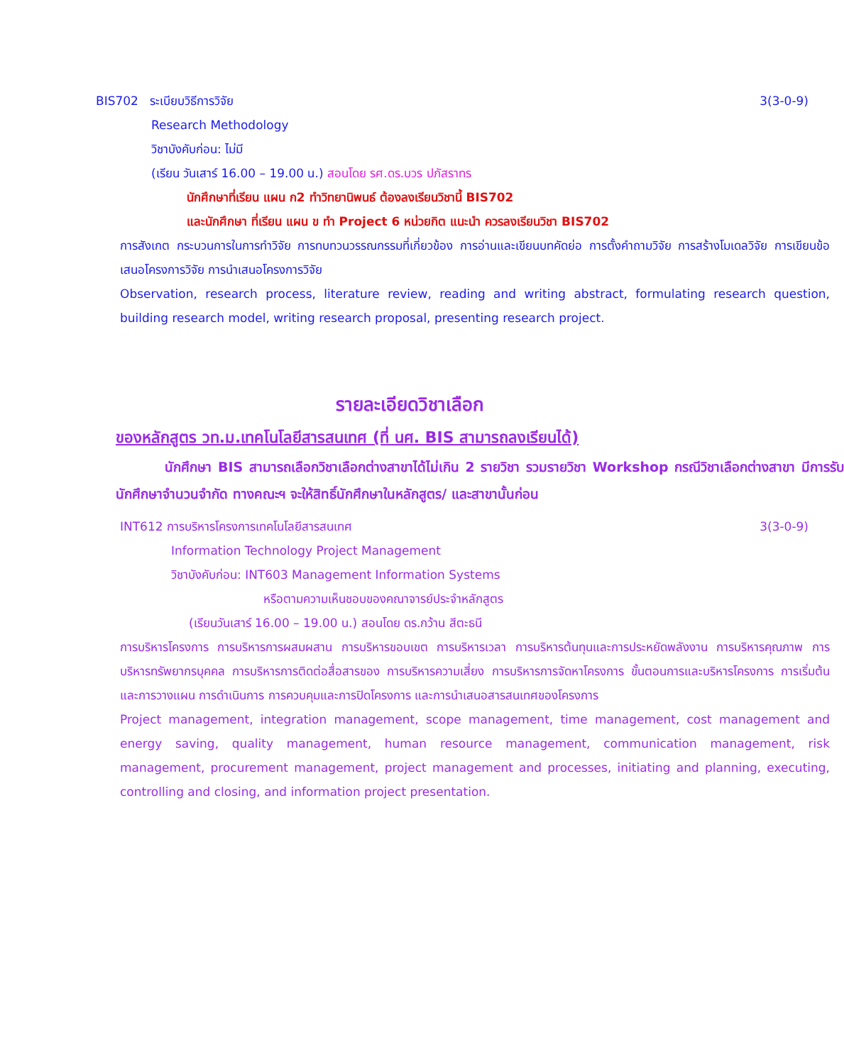BIS702 ระเบียบวิธีการวิจัย 3(3-0-9)
Research Methodology
วิชาบังคับก่อน: ไม่มี
(เรียน วันเสาร์ 16.00 – 19.00 น.) สอนโดย รศ.ดร.บวร ปภัสราทร
นักศึกษาที่เรียน แผน ก2 ทำวิทยานิพนธ์ ต้องลงเรียนวิชานี้ BIS702
และนักศึกษา ที่เรียน แผน ข ทำ Project 6 หน่วยกิต แนะนำ ควรลงเรียนวิชา BIS702
การสังเกต กระบวนการในการทำวิจัย การทบทวนวรรณกรรมที่เกี่ยวข้อง การอ่านและเขียนบทคัดย่อ การตั้งคำถามวิจัย การสร้างโมเดลวิจัย การเขียนข้อเสนอโครงการวิจัย การนำเสนอโครงการวิจัย
Observation, research process, literature review, reading and writing abstract, formulating research question, building research model, writing research proposal, presenting research project.
รายละเอียดวิชาเลือก
ของหลักสูตร วท.ม.เทคโนโลยีสารสนเทศ (ที่ นศ. BIS สามารถลงเรียนได้)
นักศึกษา BIS สามารถเลือกวิชาเลือกต่างสาขาได้ไม่เกิน 2 รายวิชา รวมรายวิชา Workshop กรณีวิชาเลือกต่างสาขา มีการรับนักศึกษาจำนวนจำกัด ทางคณะฯ จะให้สิทธิ์นักศึกษาในหลักสูตร/ และสาขานั้นก่อน
INT612 การบริหารโครงการเทคโนโลยีสารสนเทศ 3(3-0-9)
Information Technology Project Management
วิชาบังคับก่อน: INT603 Management Information Systems
หรือตามความเห็นชอบของคณาจารย์ประจำหลักสูตร
(เรียนวันเสาร์ 16.00 – 19.00 น.) สอนโดย ดร.กว้าน สีตะธนี
การบริหารโครงการ การบริหารการผสมผสาน การบริหารขอบเขต การบริหารเวลา การบริหารต้นทุนและการประหยัดพลังงาน การบริหารคุณภาพ การบริหารทรัพยากรบุคคล การบริหารการติดต่อสื่อสารของ การบริหารความเสี่ยง การบริหารการจัดหาโครงการ ขั้นตอนการและบริหารโครงการ การเริ่มต้นและการวางแผน การดำเนินการ การควบคุมและการปิดโครงการ และการนำเสนอสารสนเทศของโครงการ
Project management, integration management, scope management, time management, cost management and energy saving, quality management, human resource management, communication management, risk management, procurement management, project management and processes, initiating and planning, executing, controlling and closing, and information project presentation.